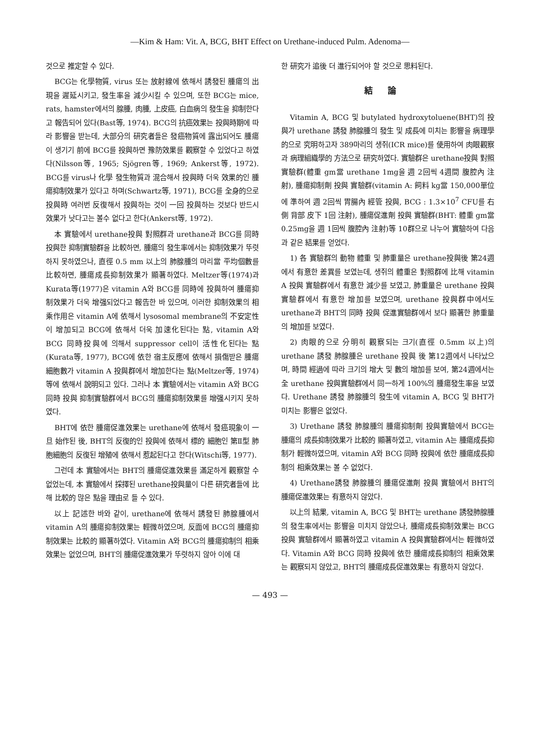—Kim & Ham: Vit. A, BCG, BHT Effect on Urethane-induced Pulm. Adenoma—
것으로 推定할 수 있다.
BCG는 化學物質, virus 또는 放射線에 依해서 誘發된 腫瘍의 出現을 遲延시키고, 發生率을 減少시킬 수 있으며, 또한 BCG는 mice, rats, hamster에서의 腺腫, 肉腫, 上皮癌, 白血病의 發生을 抑制한다고 報告되어 있다(Bast等, 1974). BCG의 抗癌效果는 投與時期에 따라 影響을 받는데, 大部分의 研究者들은 發癌物質에 露出되어도 腫瘍이 생기기 前에 BCG를 投與하면 豫防效果를 觀察할 수 있었다고 하였다(Nilsson等, 1965; Sjögren等, 1969; Ankerst等, 1972). BCG를 virus나 化學 發生物質과 混合해서 投與時 더욱 效果的인 腫瘍抑制效果가 있다고 하며(Schwartz等, 1971), BCG를 全身的으로 投與時 여러번 反復해서 投與하는 것이 一回 投與하는 것보다 반드시 效果가 낫다고는 볼수 없다고 한다(Ankerst等, 1972).
本 實驗에서 urethane投與 對照群과 urethane과 BCG를 同時 投與한 抑制實驗群을 比較하면, 腫瘍의 發生率에서는 抑制效果가 뚜렷하지 못하였으나, 直徑 0.5 mm 以上의 肺腺腫의 마리當 平均個數를 比較하면, 腫瘍成長抑制效果가 顯著하였다. Meltzer等(1974)과 Kurata等(1977)은 vitamin A와 BCG를 同時에 投與하여 腫瘍抑制效果가 더욱 增强되었다고 報告한 바 있으며, 이러한 抑制效果의 相乘作用은 vitamin A에 依해서 lysosomal membrane의 不安定性이 增加되고 BCG에 依해서 더욱 加速化된다는 點, vitamin A와 BCG 同時投與에 의해서 suppressor cell이 活性化된다는 點(Kurata等, 1977), BCG에 依한 宿主反應에 依해서 損傷받은 腫瘍細胞數가 vitamin A 投與群에서 增加한다는 點(Meltzer等, 1974)等에 依해서 說明되고 있다. 그러나 本 實驗에서는 vitamin A와 BCG 同時 投與 抑制實驗群에서 BCG의 腫瘍抑制效果를 增强시키지 못하였다.
BHT에 依한 腫瘍促進效果는 urethane에 依해서 發癌現象이 一旦 始作된 後, BHT의 反復的인 投與에 依해서 標的 細胞인 第Ⅱ型 肺胞細胞의 反復된 增殖에 依해서 惹起된다고 한다(Witschi等, 1977).
그런데 本 實驗에서는 BHT의 腫瘍促進效果를 滿足하게 觀察할 수 없었는데, 本 實驗에서 採擇된 urethane投與量이 다른 研究者들에 比해 比較的 많은 點을 理由로 들 수 있다.
以上 記述한 바와 같이, urethane에 依해서 誘發된 肺腺腫에서 vitamin A의 腫瘍抑制效果는 輕微하였으며, 反面에 BCG의 腫瘍抑制效果는 比較的 顯著하였다. Vitamin A와 BCG의 腫瘍抑制의 相乘效果는 없었으며, BHT의 腫瘍促進效果가 뚜렷하지 않아 이에 대
한 研究가 追後 더 進行되어야 할 것으로 思料된다.
結論
Vitamin A, BCG 및 butylated hydroxytoluene(BHT)의 投與가 urethane 誘發 肺腺腫의 發生 및 成長에 미치는 影響을 病理學的으로 究明하고자 389마리의 생쥐(ICR mice)를 使用하여 肉眼觀察과 病理組織學的 方法으로 研究하였다. 實驗群은 urethane投與 對照實驗群(體重 gm當 urethane 1mg을 週 2回씩 4週間 腹腔內 注射), 腫瘍抑制劑 投與 實驗群(vitamin A: 飼料 kg當 150,000單位에 準하여 週 2回씩 胃腸內 經管 投與, BCG : 1.3×10<sup>7</sup> CFU를 右側 背部 皮下 1回 注射), 腫瘍促進劑 投與 實驗群(BHT: 體重 gm當 0.25mg을 週 1回씩 腹腔內 注射)等 10群으로 나누어 實驗하여 다음과 같은 結果를 얻었다.
1) 各 實驗群의 動物 體重 및 肺重量은 urethane投與後 第24週에서 有意한 差異를 보였는데, 생쥐의 體重은 對照群에 比해 vitamin A 投與 實驗群에서 有意한 減少를 보였고, 肺重量은 urethane 投與 實驗群에서 有意한 增加를 보였으며, urethane 投與群中에서도 urethane과 BHT의 同時 投與 促進實驗群에서 보다 顯著한 肺重量의 增加를 보였다.
2) 肉眼的으로 分明히 觀察되는 크기(直徑 0.5mm 以上)의 urethane 誘發 肺腺腫은 urethane 投與 後 第12週에서 나타났으며, 時間 經過에 따라 크기의 增大 및 數의 增加를 보여, 第24週에서는 全 urethane 投與實驗群에서 同一하게 100%의 腫瘍發生率을 보였다. Urethane 誘發 肺腺腫의 發生에 vitamin A, BCG 및 BHT가 미치는 影響은 없었다.
3) Urethane 誘發 肺腺腫의 腫瘍抑制劑 投與實驗에서 BCG는 腫瘍의 成長抑制效果가 比較的 顯著하였고, vitamin A는 腫瘍成長抑制가 輕微하였으며, vitamin A와 BCG 同時 投與에 依한 腫瘍成長抑制의 相乘效果는 볼 수 없었다.
4) Urethane誘發 肺腺腫의 腫瘍促進劑 投與 實驗에서 BHT의 腫瘍促進效果는 有意하지 않았다.
以上의 結果, vitamin A, BCG 및 BHT는 urethane 誘發肺腺腫의 發生率에서는 影響을 미치지 않았으나, 腫瘍成長抑制效果는 BCG 投與 實驗群에서 顯著하였고 vitamin A 投與實驗群에서는 輕微하였다. Vitamin A와 BCG 同時 投與에 依한 腫瘍成長抑制의 相乘效果는 觀察되지 않았고, BHT의 腫瘍成長促進效果는 有意하지 않았다.
— 493 —